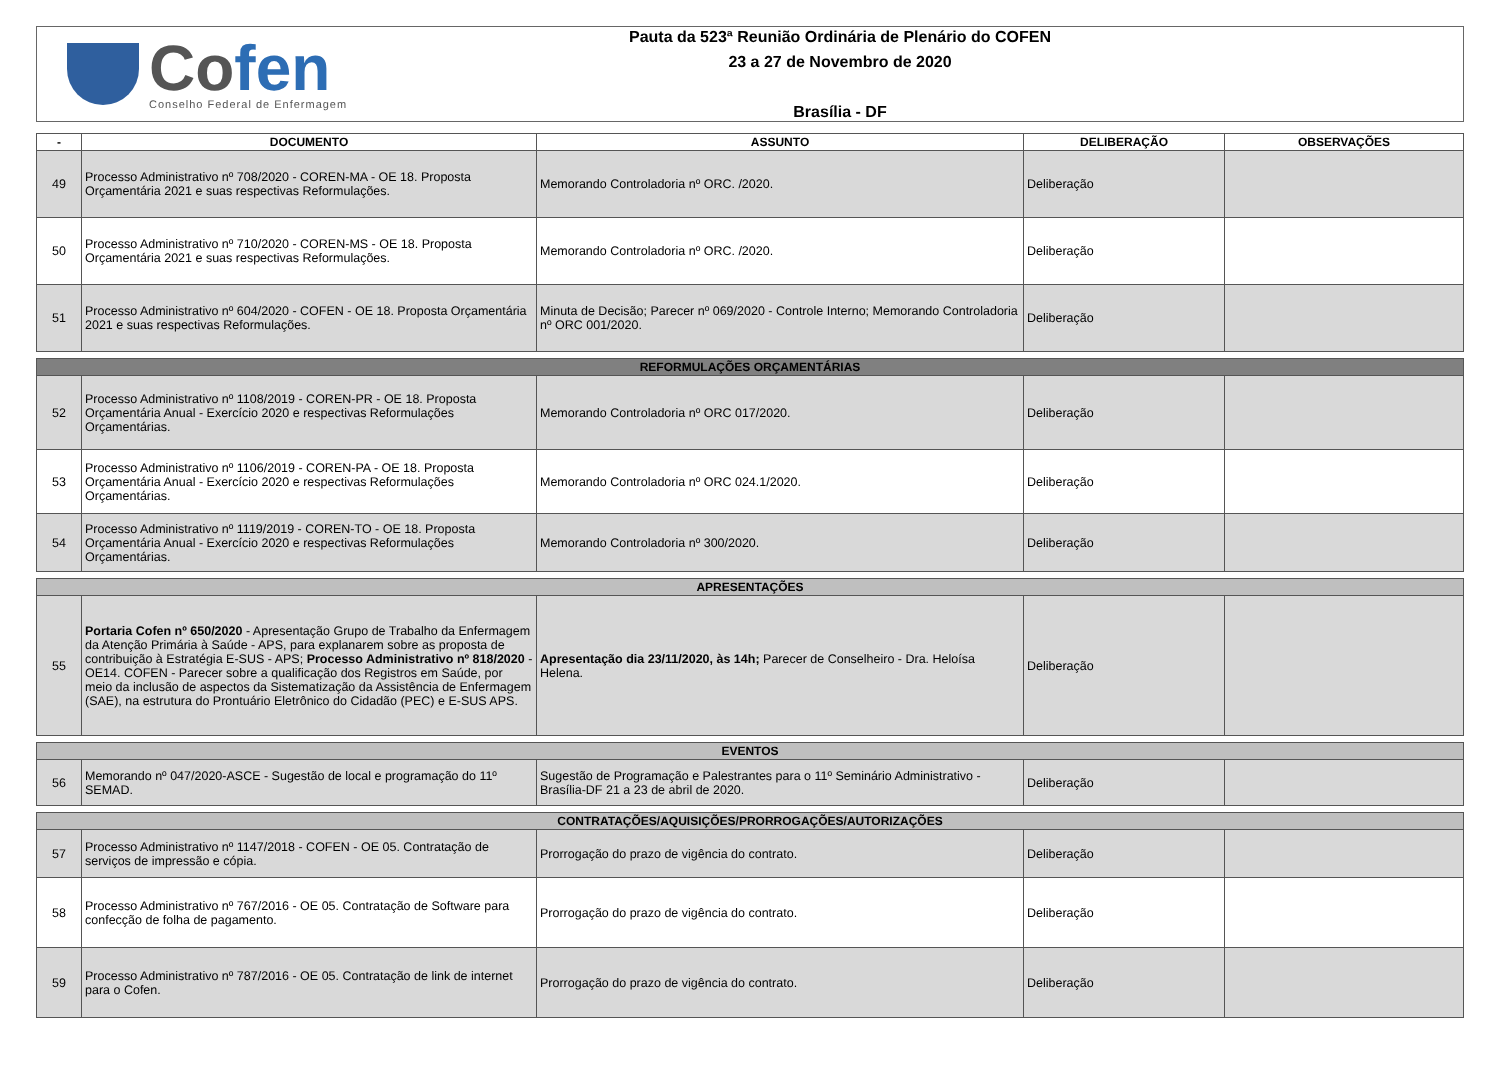Cofen
Conselho Federal de Enfermagem
Pauta da 523ª Reunião Ordinária de Plenário do COFEN
23 a 27 de Novembro de 2020
Brasília - DF
| - | DOCUMENTO | ASSUNTO | DELIBERAÇÃO | OBSERVAÇÕES |
| --- | --- | --- | --- | --- |
| 49 | Processo Administrativo nº 708/2020 - COREN-MA - OE 18. Proposta Orçamentária 2021 e suas respectivas Reformulações. | Memorando Controladoria nº ORC. /2020. | Deliberação | |
| 50 | Processo Administrativo nº 710/2020 - COREN-MS - OE 18. Proposta Orçamentária 2021 e suas respectivas Reformulações. | Memorando Controladoria nº ORC. /2020. | Deliberação | |
| 51 | Processo Administrativo nº 604/2020 - COFEN - OE 18. Proposta Orçamentária 2021 e suas respectivas Reformulações. | Minuta de Decisão; Parecer nº 069/2020 - Controle Interno; Memorando Controladoria nº ORC 001/2020. | Deliberação | |
| REFORMULAÇÕES ORÇAMENTÁRIAS | | | | |
| 52 | Processo Administrativo nº 1108/2019 - COREN-PR - OE 18. Proposta Orçamentária Anual - Exercício 2020 e respectivas Reformulações Orçamentárias. | Memorando Controladoria nº ORC 017/2020. | Deliberação | |
| 53 | Processo Administrativo nº 1106/2019 - COREN-PA - OE 18. Proposta Orçamentária Anual - Exercício 2020 e respectivas Reformulações Orçamentárias. | Memorando Controladoria nº ORC 024.1/2020. | Deliberação | |
| 54 | Processo Administrativo nº 1119/2019 - COREN-TO - OE 18. Proposta Orçamentária Anual - Exercício 2020 e respectivas Reformulações Orçamentárias. | Memorando Controladoria nº 300/2020. | Deliberação | |
| APRESENTAÇÕES | | | | |
| 55 | Portaria Cofen nº 650/2020 - Apresentação Grupo de Trabalho da Enfermagem da Atenção Primária à Saúde - APS, para explanarem sobre as proposta de contribuição à Estratégia E-SUS - APS; Processo Administrativo nº 818/2020 - OE14. COFEN - Parecer sobre a qualificação dos Registros em Saúde, por meio da inclusão de aspectos da Sistematização da Assistência de Enfermagem (SAE), na estrutura do Prontuário Eletrônico do Cidadão (PEC) e E-SUS APS. | Apresentação dia 23/11/2020, às 14h; Parecer de Conselheiro - Dra. Heloísa Helena. | Deliberação | |
| EVENTOS | | | | |
| 56 | Memorando nº 047/2020-ASCE - Sugestão de local e programação do 11º SEMAD. | Sugestão de Programação e Palestrantes para o 11º Seminário Administrativo - Brasília-DF 21 a 23 de abril de 2020. | Deliberação | |
| CONTRATAÇÕES/AQUISIÇÕES/PRORROGAÇÕES/AUTORIZAÇÕES | | | | |
| 57 | Processo Administrativo nº 1147/2018 - COFEN - OE 05. Contratação de serviços de impressão e cópia. | Prorrogação do prazo de vigência do contrato. | Deliberação | |
| 58 | Processo Administrativo nº 767/2016 - OE 05. Contratação de Software para confecção de folha de pagamento. | Prorrogação do prazo de vigência do contrato. | Deliberação | |
| 59 | Processo Administrativo nº 787/2016 - OE 05. Contratação de link de internet para o Cofen. | Prorrogação do prazo de vigência do contrato. | Deliberação | |